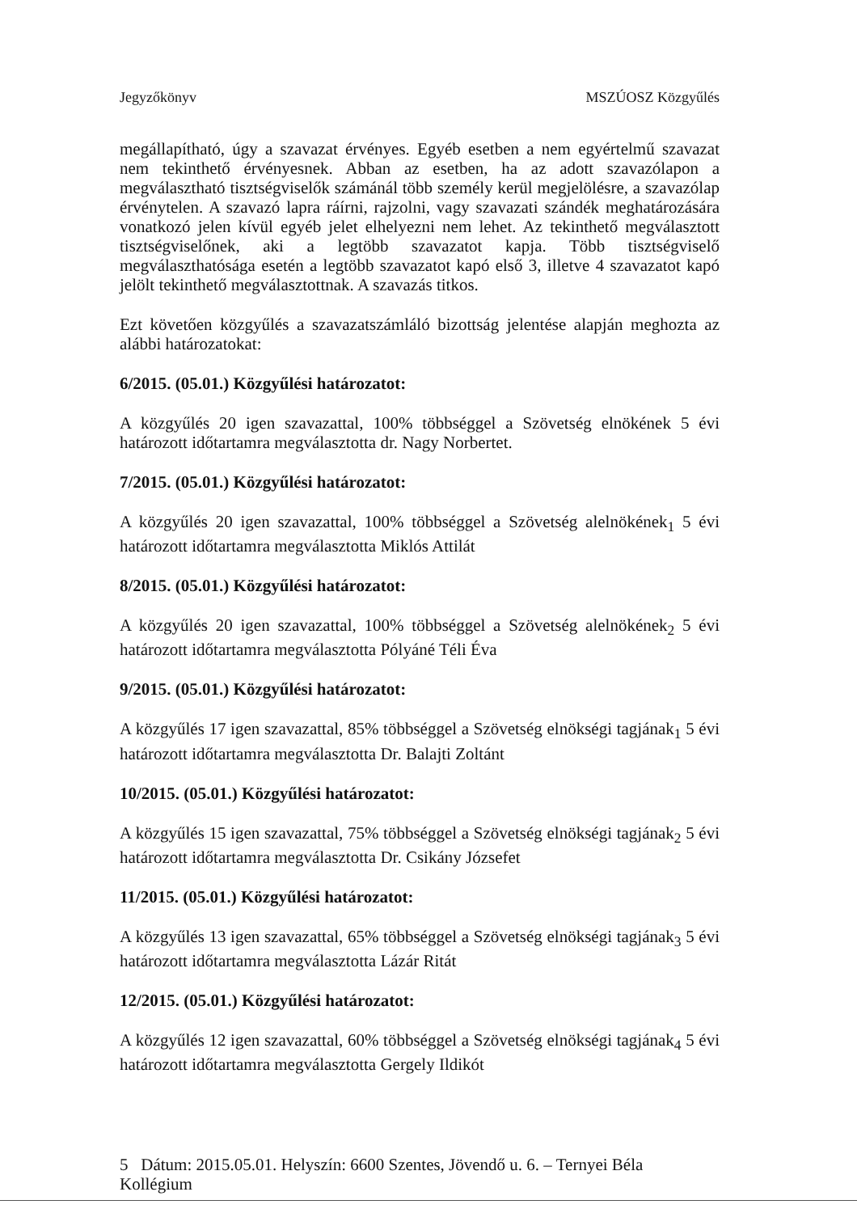Jegyzőkönyv MSZÚOSZ Közgyűlés
megállapítható, úgy a szavazat érvényes. Egyéb esetben a nem egyértelmű szavazat nem tekinthető érvényesnek. Abban az esetben, ha az adott szavazólapon a megválasztható tisztségviselők számánál több személy kerül megjelölésre, a szavazólap érvénytelen. A szavazó lapra ráírni, rajzolni, vagy szavazati szándék meghatározására vonatkozó jelen kívül egyéb jelet elhelyezni nem lehet. Az tekinthető megválasztott tisztségviselőnek, aki a legtöbb szavazatot kapja. Több tisztségviselő megválaszthatósága esetén a legtöbb szavazatot kapó első 3, illetve 4 szavazatot kapó jelölt tekinthető megválasztottnak. A szavazás titkos.
Ezt követően közgyűlés a szavazatszámláló bizottság jelentése alapján meghozta az alábbi határozatokat:
6/2015. (05.01.) Közgyűlési határozatot:
A közgyűlés 20 igen szavazattal, 100% többséggel a Szövetség elnökének 5 évi határozott időtartamra megválasztotta dr. Nagy Norbertet.
7/2015. (05.01.) Közgyűlési határozatot:
A közgyűlés 20 igen szavazattal, 100% többséggel a Szövetség alelnökének<sub>1</sub> 5 évi határozott időtartamra megválasztotta Miklós Attilát
8/2015. (05.01.) Közgyűlési határozatot:
A közgyűlés 20 igen szavazattal, 100% többséggel a Szövetség alelnökének<sub>2</sub> 5 évi határozott időtartamra megválasztotta Pólyáné Téli Éva
9/2015. (05.01.) Közgyűlési határozatot:
A közgyűlés 17 igen szavazattal, 85% többséggel a Szövetség elnökségi tagjának<sub>1</sub> 5 évi határozott időtartamra megválasztotta Dr. Balajti Zoltánt
10/2015. (05.01.) Közgyűlési határozatot:
A közgyűlés 15 igen szavazattal, 75% többséggel a Szövetség elnökségi tagjának<sub>2</sub> 5 évi határozott időtartamra megválasztotta Dr. Csikány Józsefet
11/2015. (05.01.) Közgyűlési határozatot:
A közgyűlés 13 igen szavazattal, 65% többséggel a Szövetség elnökségi tagjának<sub>3</sub> 5 évi határozott időtartamra megválasztotta Lázár Ritát
12/2015. (05.01.) Közgyűlési határozatot:
A közgyűlés 12 igen szavazattal, 60% többséggel a Szövetség elnökségi tagjának<sub>4</sub> 5 évi határozott időtartamra megválasztotta Gergely Ildikót
5 Dátum: 2015.05.01. Helyszín: 6600 Szentes, Jövendő u. 6. – Ternyei Béla Kollégium